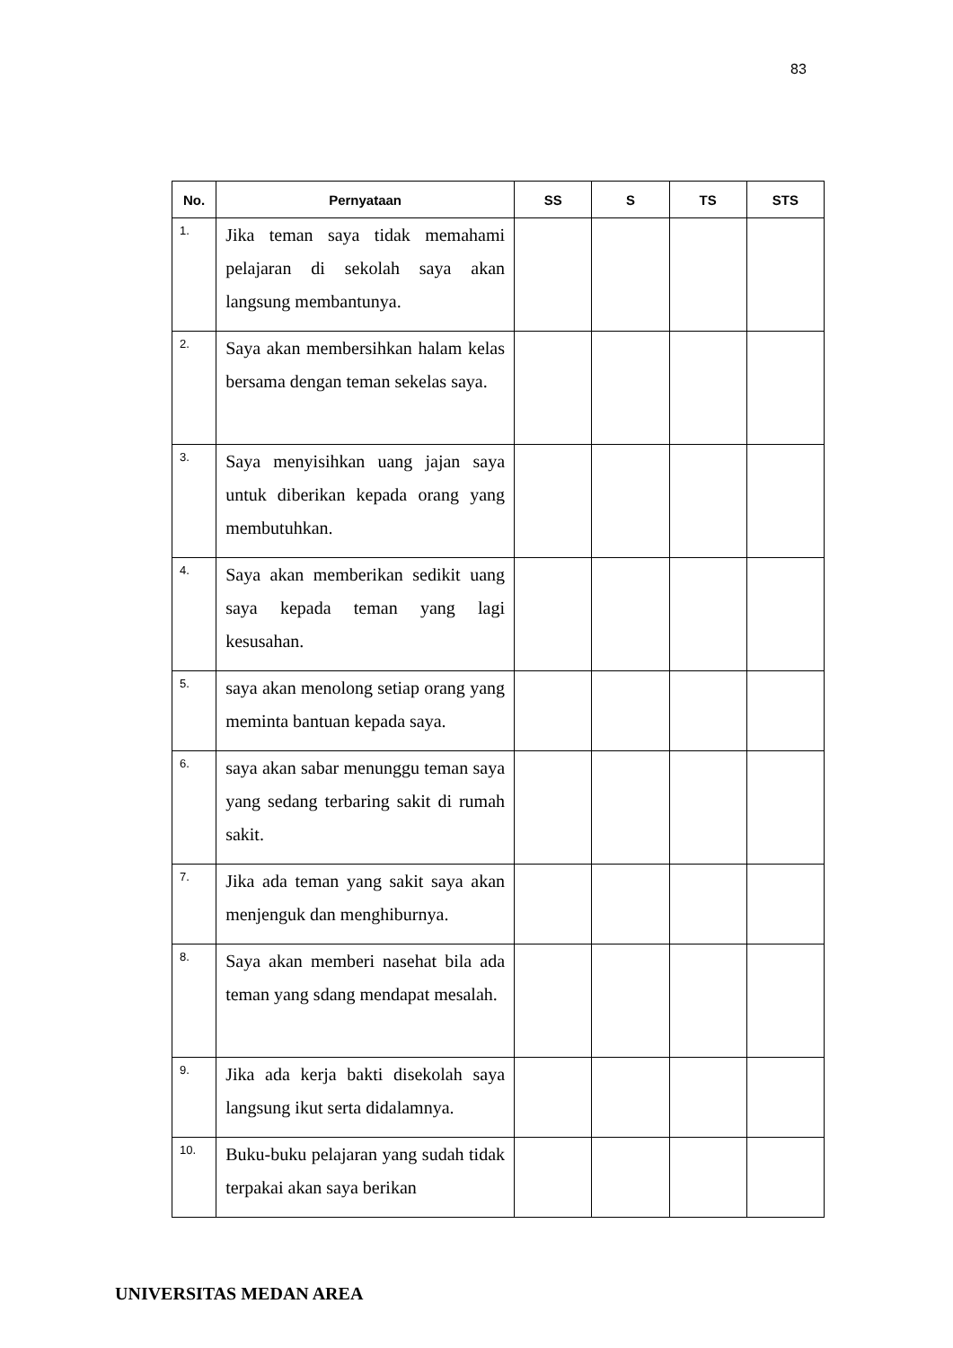83
| No. | Pernyataan | SS | S | TS | STS |
| --- | --- | --- | --- | --- | --- |
| 1. | Jika teman saya tidak memahami pelajaran di sekolah saya akan langsung membantunya. | | | | |
| 2. | Saya akan membersihkan halam kelas bersama dengan teman sekelas saya. | | | | |
| 3. | Saya menyisihkan uang jajan saya untuk diberikan kepada orang yang membutuhkan. | | | | |
| 4. | Saya akan memberikan sedikit uang saya kepada teman yang lagi kesusahan. | | | | |
| 5. | saya akan menolong setiap orang yang meminta bantuan kepada saya. | | | | |
| 6. | saya akan sabar menunggu teman saya yang sedang terbaring sakit di rumah sakit. | | | | |
| 7. | Jika ada teman yang sakit saya akan menjenguk dan menghiburnya. | | | | |
| 8. | Saya akan memberi nasehat bila ada teman yang sdang mendapat mesalah. | | | | |
| 9. | Jika ada kerja bakti disekolah saya langsung ikut serta didalamnya. | | | | |
| 10. | Buku-buku pelajaran yang sudah tidak terpakai akan saya berikan | | | | |
UNIVERSITAS MEDAN AREA